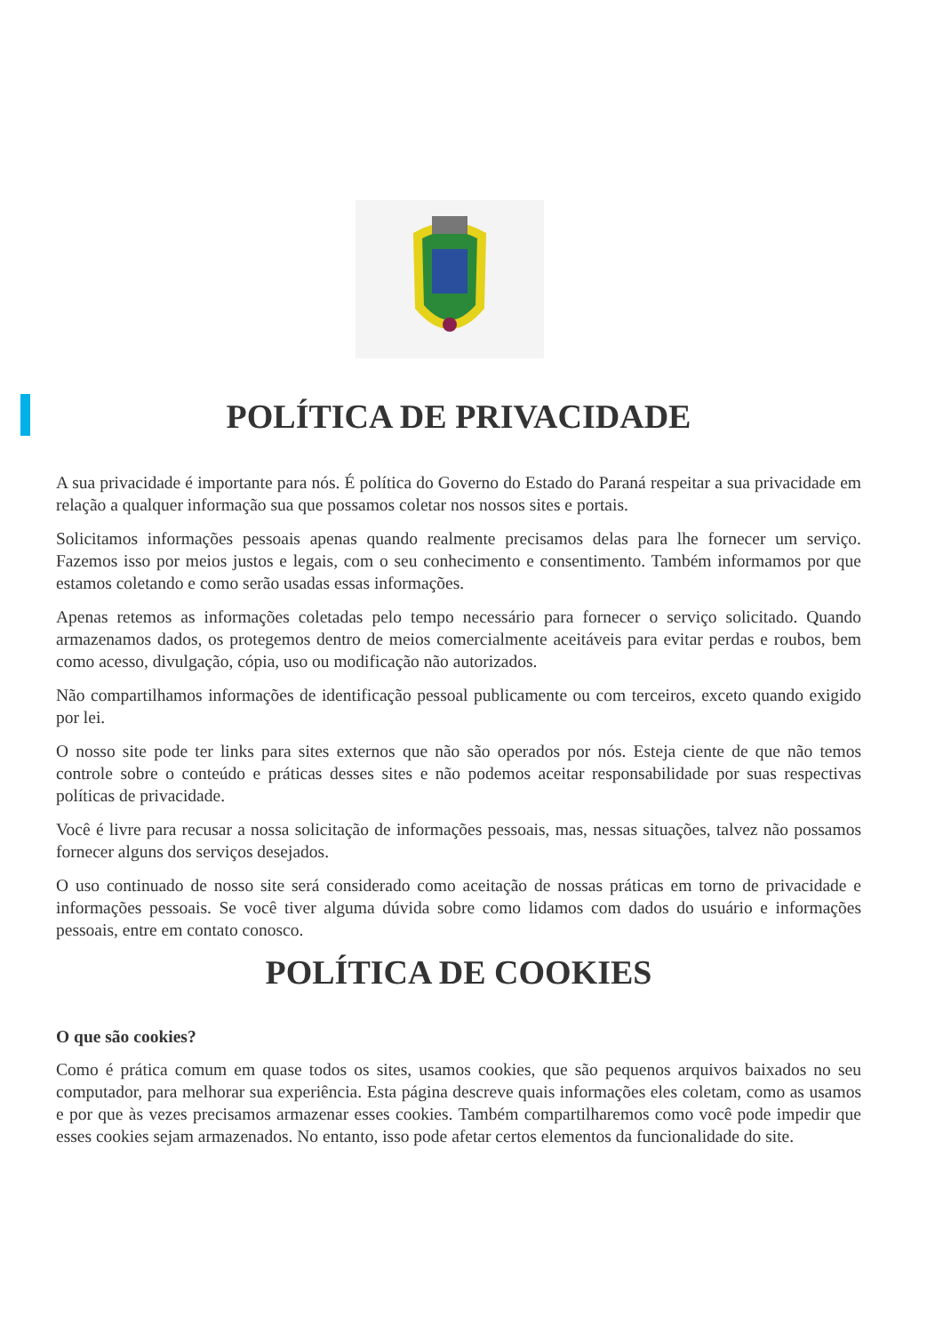POLÍTICA DE PRIVACIDADE
A sua privacidade é importante para nós. É política do Governo do Estado do Paraná respeitar a sua privacidade em relação a qualquer informação sua que possamos coletar nos nossos sites e portais.
Solicitamos informações pessoais apenas quando realmente precisamos delas para lhe fornecer um serviço. Fazemos isso por meios justos e legais, com o seu conhecimento e consentimento. Também informamos por que estamos coletando e como serão usadas essas informações.
Apenas retemos as informações coletadas pelo tempo necessário para fornecer o serviço solicitado. Quando armazenamos dados, os protegemos dentro de meios comercialmente aceitáveis para evitar perdas e roubos, bem como acesso, divulgação, cópia, uso ou modificação não autorizados.
Não compartilhamos informações de identificação pessoal publicamente ou com terceiros, exceto quando exigido por lei.
O nosso site pode ter links para sites externos que não são operados por nós. Esteja ciente de que não temos controle sobre o conteúdo e práticas desses sites e não podemos aceitar responsabilidade por suas respectivas políticas de privacidade.
Você é livre para recusar a nossa solicitação de informações pessoais, mas, nessas situações, talvez não possamos fornecer alguns dos serviços desejados.
O uso continuado de nosso site será considerado como aceitação de nossas práticas em torno de privacidade e informações pessoais. Se você tiver alguma dúvida sobre como lidamos com dados do usuário e informações pessoais, entre em contato conosco.
POLÍTICA DE COOKIES
O que são cookies?
Como é prática comum em quase todos os sites, usamos cookies, que são pequenos arquivos baixados no seu computador, para melhorar sua experiência. Esta página descreve quais informações eles coletam, como as usamos e por que às vezes precisamos armazenar esses cookies. Também compartilharemos como você pode impedir que esses cookies sejam armazenados. No entanto, isso pode afetar certos elementos da funcionalidade do site.